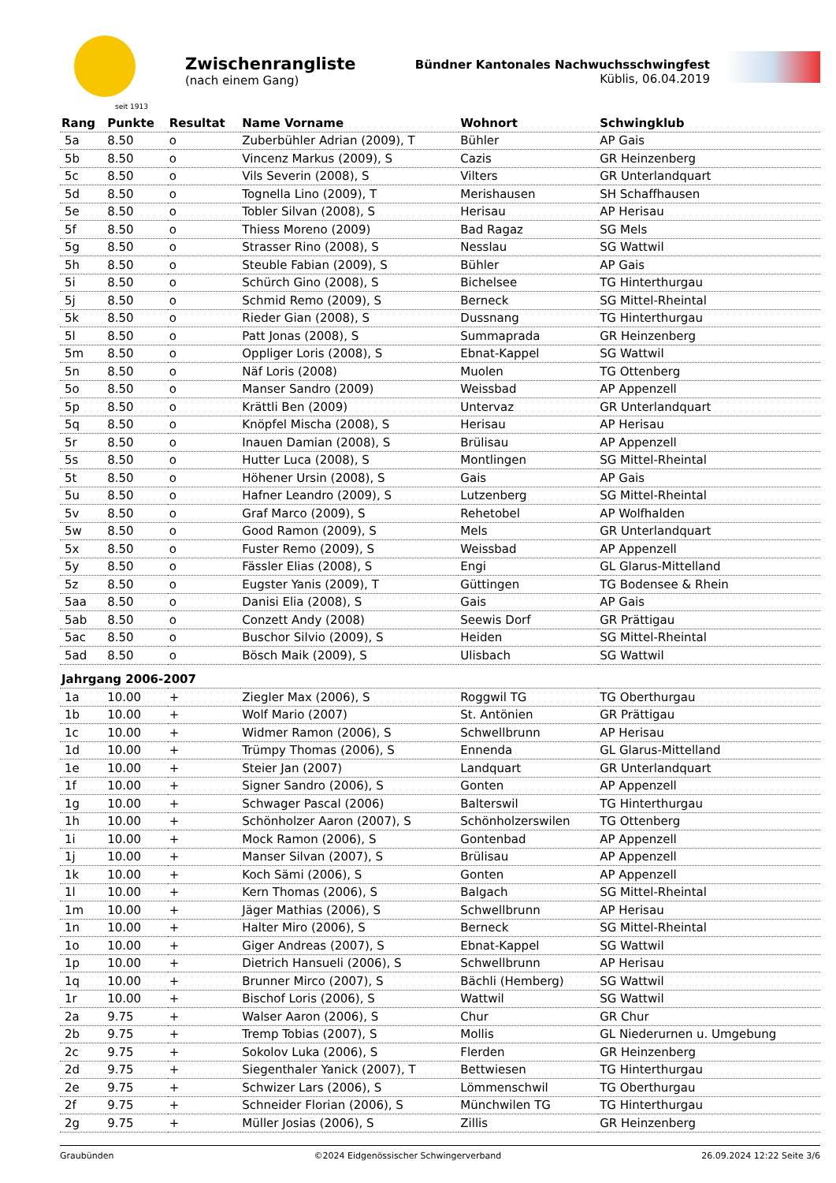seit 1913
Zwischenrangliste
(nach einem Gang)
Bündner Kantonales Nachwuchsschwingfest
Küblis, 06.04.2019
| Rang | Punkte | Resultat | Name Vorname | Wohnort | Schwingklub |
| --- | --- | --- | --- | --- | --- |
| 5a | 8.50 | o | Zuberbühler Adrian (2009), T | Bühler | AP Gais |
| 5b | 8.50 | o | Vincenz Markus (2009), S | Cazis | GR Heinzenberg |
| 5c | 8.50 | o | Vils Severin (2008), S | Vilters | GR Unterlandquart |
| 5d | 8.50 | o | Tognella Lino (2009), T | Merishausen | SH Schaffhausen |
| 5e | 8.50 | o | Tobler Silvan (2008), S | Herisau | AP Herisau |
| 5f | 8.50 | o | Thiess Moreno (2009) | Bad Ragaz | SG Mels |
| 5g | 8.50 | o | Strasser Rino (2008), S | Nesslau | SG Wattwil |
| 5h | 8.50 | o | Steuble Fabian (2009), S | Bühler | AP Gais |
| 5i | 8.50 | o | Schürch Gino (2008), S | Bichelsee | TG Hinterthurgau |
| 5j | 8.50 | o | Schmid Remo (2009), S | Berneck | SG Mittel-Rheintal |
| 5k | 8.50 | o | Rieder Gian (2008), S | Dussnang | TG Hinterthurgau |
| 5l | 8.50 | o | Patt Jonas (2008), S | Summaprada | GR Heinzenberg |
| 5m | 8.50 | o | Oppliger Loris (2008), S | Ebnat-Kappel | SG Wattwil |
| 5n | 8.50 | o | Näf Loris (2008) | Muolen | TG Ottenberg |
| 5o | 8.50 | o | Manser Sandro (2009) | Weissbad | AP Appenzell |
| 5p | 8.50 | o | Krättli Ben (2009) | Untervaz | GR Unterlandquart |
| 5q | 8.50 | o | Knöpfel Mischa (2008), S | Herisau | AP Herisau |
| 5r | 8.50 | o | Inauen Damian (2008), S | Brülisau | AP Appenzell |
| 5s | 8.50 | o | Hutter Luca (2008), S | Montlingen | SG Mittel-Rheintal |
| 5t | 8.50 | o | Höhener Ursin (2008), S | Gais | AP Gais |
| 5u | 8.50 | o | Hafner Leandro (2009), S | Lutzenberg | SG Mittel-Rheintal |
| 5v | 8.50 | o | Graf Marco (2009), S | Rehetobel | AP Wolfhalden |
| 5w | 8.50 | o | Good Ramon (2009), S | Mels | GR Unterlandquart |
| 5x | 8.50 | o | Fuster Remo (2009), S | Weissbad | AP Appenzell |
| 5y | 8.50 | o | Fässler Elias (2008), S | Engi | GL Glarus-Mittelland |
| 5z | 8.50 | o | Eugster Yanis (2009), T | Güttingen | TG Bodensee & Rhein |
| 5aa | 8.50 | o | Danisi Elia (2008), S | Gais | AP Gais |
| 5ab | 8.50 | o | Conzett Andy (2008) | Seewis Dorf | GR Prättigau |
| 5ac | 8.50 | o | Buschor Silvio (2009), S | Heiden | SG Mittel-Rheintal |
| 5ad | 8.50 | o | Bösch Maik (2009), S | Ulisbach | SG Wattwil |
| Jahrgang 2006-2007 | | | | | |
| 1a | 10.00 | + | Ziegler Max (2006), S | Roggwil TG | TG Oberthurgau |
| 1b | 10.00 | + | Wolf Mario (2007) | St. Antönien | GR Prättigau |
| 1c | 10.00 | + | Widmer Ramon (2006), S | Schwellbrunn | AP Herisau |
| 1d | 10.00 | + | Trümpy Thomas (2006), S | Ennenda | GL Glarus-Mittelland |
| 1e | 10.00 | + | Steier Jan (2007) | Landquart | GR Unterlandquart |
| 1f | 10.00 | + | Signer Sandro (2006), S | Gonten | AP Appenzell |
| 1g | 10.00 | + | Schwager Pascal (2006) | Balterswil | TG Hinterthurgau |
| 1h | 10.00 | + | Schönholzer Aaron (2007), S | Schönholzerswilen | TG Ottenberg |
| 1i | 10.00 | + | Mock Ramon (2006), S | Gontenbad | AP Appenzell |
| 1j | 10.00 | + | Manser Silvan (2007), S | Brülisau | AP Appenzell |
| 1k | 10.00 | + | Koch Sämi (2006), S | Gonten | AP Appenzell |
| 1l | 10.00 | + | Kern Thomas (2006), S | Balgach | SG Mittel-Rheintal |
| 1m | 10.00 | + | Jäger Mathias (2006), S | Schwellbrunn | AP Herisau |
| 1n | 10.00 | + | Halter Miro (2006), S | Berneck | SG Mittel-Rheintal |
| 1o | 10.00 | + | Giger Andreas (2007), S | Ebnat-Kappel | SG Wattwil |
| 1p | 10.00 | + | Dietrich Hansueli (2006), S | Schwellbrunn | AP Herisau |
| 1q | 10.00 | + | Brunner Mirco (2007), S | Bächli (Hemberg) | SG Wattwil |
| 1r | 10.00 | + | Bischof Loris (2006), S | Wattwil | SG Wattwil |
| 2a | 9.75 | + | Walser Aaron (2006), S | Chur | GR Chur |
| 2b | 9.75 | + | Tremp Tobias (2007), S | Mollis | GL Niederurnen u. Umgebung |
| 2c | 9.75 | + | Sokolov Luka (2006), S | Flerden | GR Heinzenberg |
| 2d | 9.75 | + | Siegenthaler Yanick (2007), T | Bettwiesen | TG Hinterthurgau |
| 2e | 9.75 | + | Schwizer Lars (2006), S | Lömmenschwil | TG Oberthurgau |
| 2f | 9.75 | + | Schneider Florian (2006), S | Münchwilen TG | TG Hinterthurgau |
| 2g | 9.75 | + | Müller Josias (2006), S | Zillis | GR Heinzenberg |
Graubünden ©2024 Eidgenössischer Schwingerverband 26.09.2024 12:22 Seite 3/6